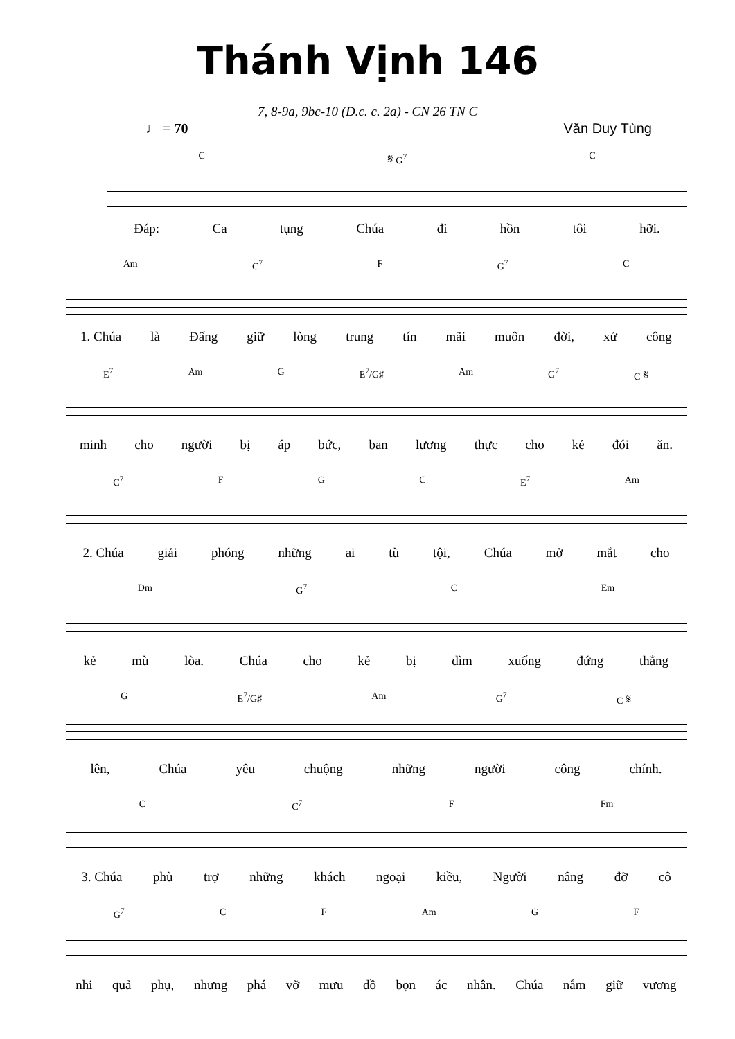Thánh Vịnh 146
7, 8-9a, 9bc-10 (D.c. c. 2a) - CN 26 TN C
♩ = 70 Văn Duy Tùng
C 𝄋 G<sup>7</sup> C
Đáp: Ca tụng Chúa đi hồn tôi hỡi.
Am C<sup>7</sup> F G<sup>7</sup> C
1. Chúa là Đấng giữ lòng trung tín mãi muôn đời, xử công
E<sup>7</sup> Am G E<sup>7</sup>/G♯ Am G<sup>7</sup> C 𝄋
minh cho người bị áp bức, ban lương thực cho kẻ đói ăn.
C<sup>7</sup> F G C E<sup>7</sup> Am
2. Chúa giải phóng những ai tù tội, Chúa mở mắt cho
Dm G<sup>7</sup> C Em
kẻ mù lòa. Chúa cho kẻ bị dìm xuống đứng thẳng
G E<sup>7</sup>/G♯ Am G<sup>7</sup> C 𝄋
lên, Chúa yêu chuộng những người công chính.
C C<sup>7</sup> F Fm
3. Chúa phù trợ những khách ngoại kiều, Người nâng đỡ cô
G<sup>7</sup> C F Am G F
nhi quả phụ, nhưng phá vỡ mưu đồ bọn ác nhân. Chúa nắm giữ vương